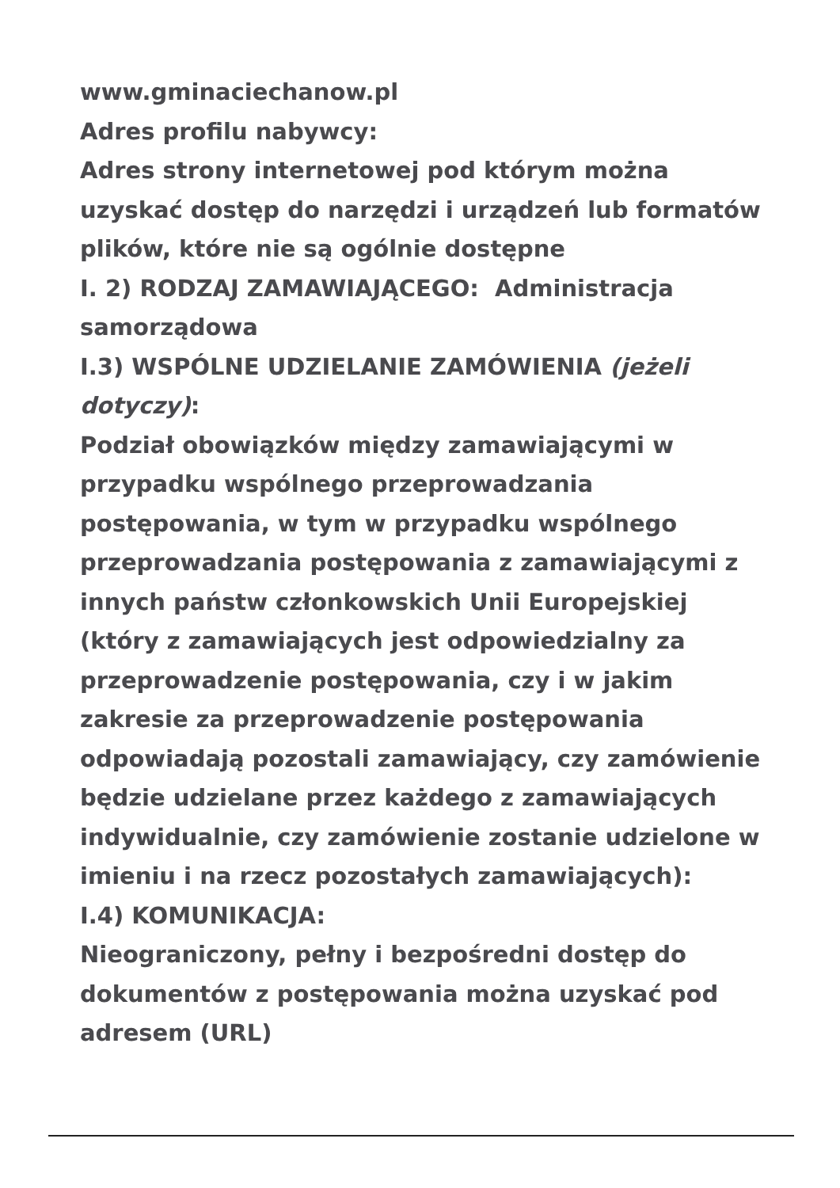www.gminaciechanow.pl
Adres profilu nabywcy:
Adres strony internetowej pod którym można uzyskać dostęp do narzędzi i urządzeń lub formatów plików, które nie są ogólnie dostępne
I. 2) RODZAJ ZAMAWIAJĄCEGO: Administracja samorządowa
I.3) WSPÓLNE UDZIELANIE ZAMÓWIENIA (jeżeli dotyczy):
Podział obowiązków między zamawiającymi w przypadku wspólnego przeprowadzania postępowania, w tym w przypadku wspólnego przeprowadzania postępowania z zamawiającymi z innych państw członkowskich Unii Europejskiej (który z zamawiających jest odpowiedzialny za przeprowadzenie postępowania, czy i w jakim zakresie za przeprowadzenie postępowania odpowiadają pozostali zamawiający, czy zamówienie będzie udzielane przez każdego z zamawiających indywidualnie, czy zamówienie zostanie udzielone w imieniu i na rzecz pozostałych zamawiających):
I.4) KOMUNIKACJA:
Nieograniczony, pełny i bezpośredni dostęp do dokumentów z postępowania można uzyskać pod adresem (URL)